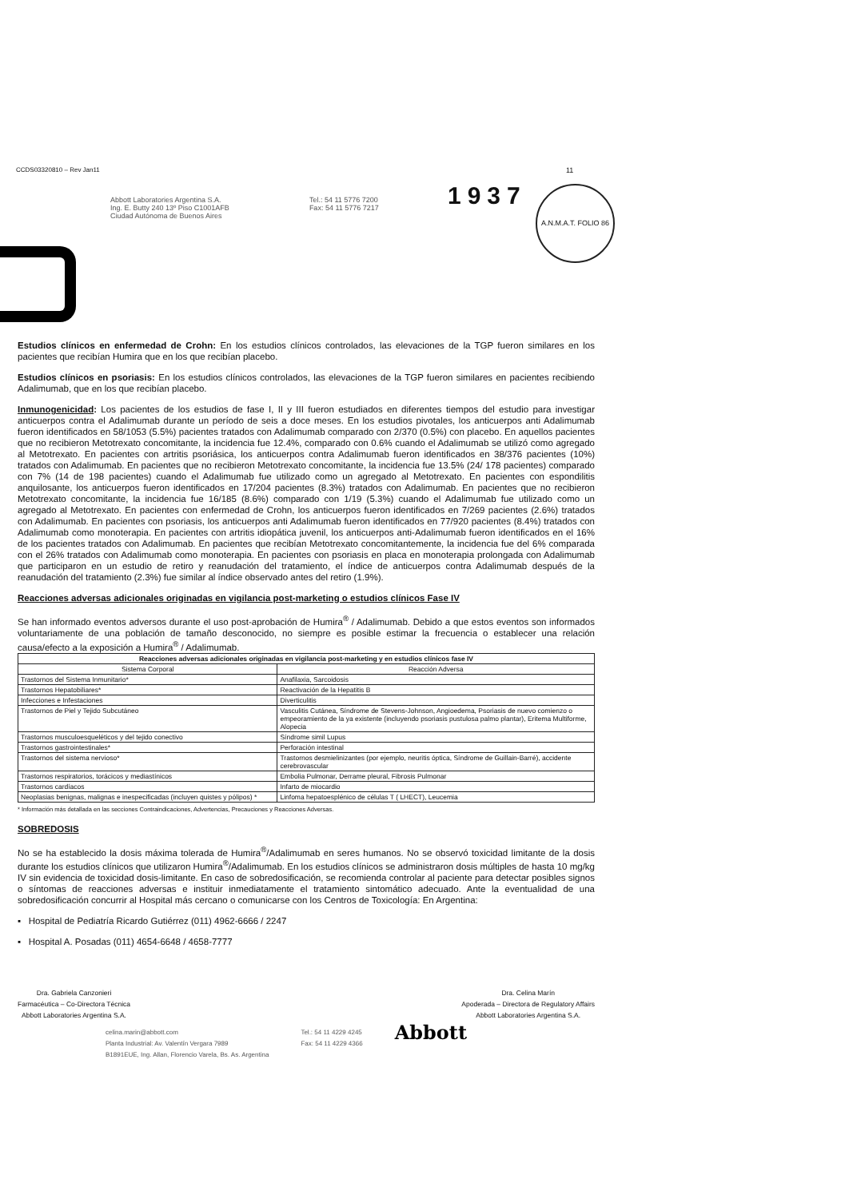CCDS03320810 – Rev Jan11 11
1937
A.N.M.A.T. FOLIO 86
Abbott Laboratories Argentina S.A.
Ing. E. Butty 240 13º Piso C1001AFB
Ciudad Autónoma de Buenos Aires
Tel.: 54 11 5776 7200
Fax: 54 11 5776 7217
Estudios clínicos en enfermedad de Crohn: En los estudios clínicos controlados, las elevaciones de la TGP fueron similares en los pacientes que recibían Humira que en los que recibían placebo.
Estudios clínicos en psoriasis: En los estudios clínicos controlados, las elevaciones de la TGP fueron similares en pacientes recibiendo Adalimumab, que en los que recibían placebo.
Inmunogenicidad: Los pacientes de los estudios de fase I, II y III fueron estudiados en diferentes tiempos del estudio para investigar anticuerpos contra el Adalimumab durante un período de seis a doce meses. En los estudios pivotales, los anticuerpos anti Adalimumab fueron identificados en 58/1053 (5.5%) pacientes tratados con Adalimumab comparado con 2/370 (0.5%) con placebo. En aquellos pacientes que no recibieron Metotrexato concomitante, la incidencia fue 12.4%, comparado con 0.6% cuando el Adalimumab se utilizó como agregado al Metotrexato. En pacientes con artritis psoriásica, los anticuerpos contra Adalimumab fueron identificados en 38/376 pacientes (10%) tratados con Adalimumab. En pacientes que no recibieron Metotrexato concomitante, la incidencia fue 13.5% (24/ 178 pacientes) comparado con 7% (14 de 198 pacientes) cuando el Adalimumab fue utilizado como un agregado al Metotrexato. En pacientes con espondilitis anquilosante, los anticuerpos fueron identificados en 17/204 pacientes (8.3%) tratados con Adalimumab. En pacientes que no recibieron Metotrexato concomitante, la incidencia fue 16/185 (8.6%) comparado con 1/19 (5.3%) cuando el Adalimumab fue utilizado como un agregado al Metotrexato. En pacientes con enfermedad de Crohn, los anticuerpos fueron identificados en 7/269 pacientes (2.6%) tratados con Adalimumab. En pacientes con psoriasis, los anticuerpos anti Adalimumab fueron identificados en 77/920 pacientes (8.4%) tratados con Adalimumab como monoterapia. En pacientes con artritis idiopática juvenil, los anticuerpos anti-Adalimumab fueron identificados en el 16% de los pacientes tratados con Adalimumab. En pacientes que recibían Metotrexato concomitantemente, la incidencia fue del 6% comparada con el 26% tratados con Adalimumab como monoterapia. En pacientes con psoriasis en placa en monoterapia prolongada con Adalimumab que participaron en un estudio de retiro y reanudación del tratamiento, el índice de anticuerpos contra Adalimumab después de la reanudación del tratamiento (2.3%) fue similar al índice observado antes del retiro (1.9%).
Reacciones adversas adicionales originadas en vigilancia post-marketing o estudios clínicos Fase IV
Se han informado eventos adversos durante el uso post-aprobación de Humira<sup>®</sup> / Adalimumab. Debido a que estos eventos son informados voluntariamente de una población de tamaño desconocido, no siempre es posible estimar la frecuencia o establecer una relación causa/efecto a la exposición a Humira<sup>®</sup> / Adalimumab.
| Reacciones adversas adicionales originadas en vigilancia post-marketing y en estudios clínicos fase IV | |
| --- | --- |
| Sistema Corporal | Reacción Adversa |
| Trastornos del Sistema Inmunitario* | Anafilaxia, Sarcoidosis |
| Trastornos Hepatobiliares* | Reactivación de la Hepatitis B |
| Infecciones e Infestaciones | Diverticulitis |
| Trastornos de Piel y Tejido Subcutáneo | Vasculitis Cutánea, Síndrome de Stevens-Johnson, Angioedema, Psoriasis de nuevo comienzo o empeoramiento de la ya existente (incluyendo psoriasis pustulosa palmo plantar), Eritema Multiforme, Alopecia |
| Trastornos musculoesqueléticos y del tejido conectivo | Síndrome simil Lupus |
| Trastornos gastrointestinales* | Perforación intestinal |
| Trastornos del sistema nervioso* | Trastornos desmielinizantes (por ejemplo, neuritis óptica, Síndrome de Guillain-Barré), accidente cerebrovascular |
| Trastornos respiratorios, torácicos y mediastínicos | Embolia Pulmonar, Derrame pleural, Fibrosis Pulmonar |
| Trastornos cardíacos | Infarto de miocardio |
| Neoplasias benignas, malignas e inespecificadas (incluyen quistes y pólipos) * | Linfoma hepatoesplénico de células T ( LHECT), Leucemia |
* Información más detallada en las secciones Contraindicaciones, Advertencias, Precauciones y Reacciones Adversas.
SOBREDOSIS
No se ha establecido la dosis máxima tolerada de Humira<sup>®</sup>/Adalimumab en seres humanos. No se observó toxicidad limitante de la dosis durante los estudios clínicos que utilizaron Humira<sup>®</sup>/Adalimumab. En los estudios clínicos se administraron dosis múltiples de hasta 10 mg/kg IV sin evidencia de toxicidad dosis-limitante. En caso de sobredosificación, se recomienda controlar al paciente para detectar posibles signos o síntomas de reacciones adversas e instituir inmediatamente el tratamiento sintomático adecuado. Ante la eventualidad de una sobredosificación concurrir al Hospital más cercano o comunicarse con los Centros de Toxicología: En Argentina:
▪ Hospital de Pediatría Ricardo Gutiérrez (011) 4962-6666 / 2247
▪ Hospital A. Posadas (011) 4654-6648 / 4658-7777
Dra. Gabriela Canzonieri
Farmacéutica – Co-Directora Técnica
Abbott Laboratories Argentina S.A.
Dra. Celina Marín
Apoderada – Directora de Regulatory Affairs
Abbott Laboratories Argentina S.A.
celina.marin@abbott.com
Planta Industrial: Av. Valentín Vergara 7989
B1891EUE, Ing. Allan, Florencio Varela, Bs. As. Argentina
Tel.: 54 11 4229 4245
Fax: 54 11 4229 4366
Abbott